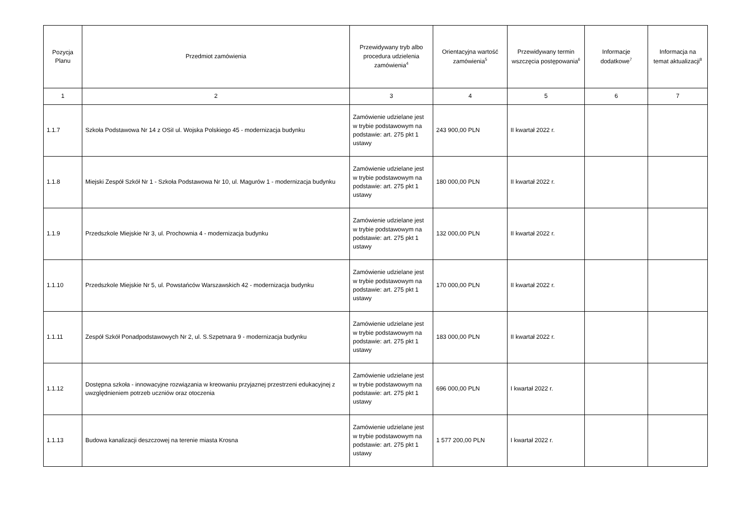| Pozycja Planu | Przedmiot zamówienia | Przewidywany tryb albo procedura udzielenia zamówienia<sup>4</sup> | Orientacyjna wartość zamówienia<sup>5</sup> | Przewidywany termin wszczęcia postępowania<sup>6</sup> | Informacje dodatkowe<sup>7</sup> | Informacja na temat aktualizacji<sup>8</sup> |
| --- | --- | --- | --- | --- | --- | --- |
| 1 | 2 | 3 | 4 | 5 | 6 | 7 |
| 1.1.7 | Szkoła Podstawowa Nr 14 z OSiI ul. Wojska Polskiego 45 - modernizacja budynku | Zamówienie udzielane jest w trybie podstawowym na podstawie: art. 275 pkt 1 ustawy | 243 900,00 PLN | II kwartał 2022 r. | | |
| 1.1.8 | Miejski Zespół Szkół Nr 1 - Szkoła Podstawowa Nr 10, ul. Magurów 1 - modernizacja budynku | Zamówienie udzielane jest w trybie podstawowym na podstawie: art. 275 pkt 1 ustawy | 180 000,00 PLN | II kwartał 2022 r. | | |
| 1.1.9 | Przedszkole Miejskie Nr 3, ul. Prochownia 4 - modernizacja budynku | Zamówienie udzielane jest w trybie podstawowym na podstawie: art. 275 pkt 1 ustawy | 132 000,00 PLN | II kwartał 2022 r. | | |
| 1.1.10 | Przedszkole Miejskie Nr 5, ul. Powstańców Warszawskich 42 - modernizacja budynku | Zamówienie udzielane jest w trybie podstawowym na podstawie: art. 275 pkt 1 ustawy | 170 000,00 PLN | II kwartał 2022 r. | | |
| 1.1.11 | Zespół Szkół Ponadpodstawowych Nr 2, ul. S.Szpetnara 9 - modernizacja budynku | Zamówienie udzielane jest w trybie podstawowym na podstawie: art. 275 pkt 1 ustawy | 183 000,00 PLN | II kwartał 2022 r. | | |
| 1.1.12 | Dostępna szkoła - innowacyjne rozwiązania w kreowaniu przyjaznej przestrzeni edukacyjnej z uwzględnieniem potrzeb uczniów oraz otoczenia | Zamówienie udzielane jest w trybie podstawowym na podstawie: art. 275 pkt 1 ustawy | 696 000,00 PLN | I kwartał 2022 r. | | |
| 1.1.13 | Budowa kanalizacji deszczowej na terenie miasta Krosna | Zamówienie udzielane jest w trybie podstawowym na podstawie: art. 275 pkt 1 ustawy | 1 577 200,00 PLN | I kwartał 2022 r. | | |